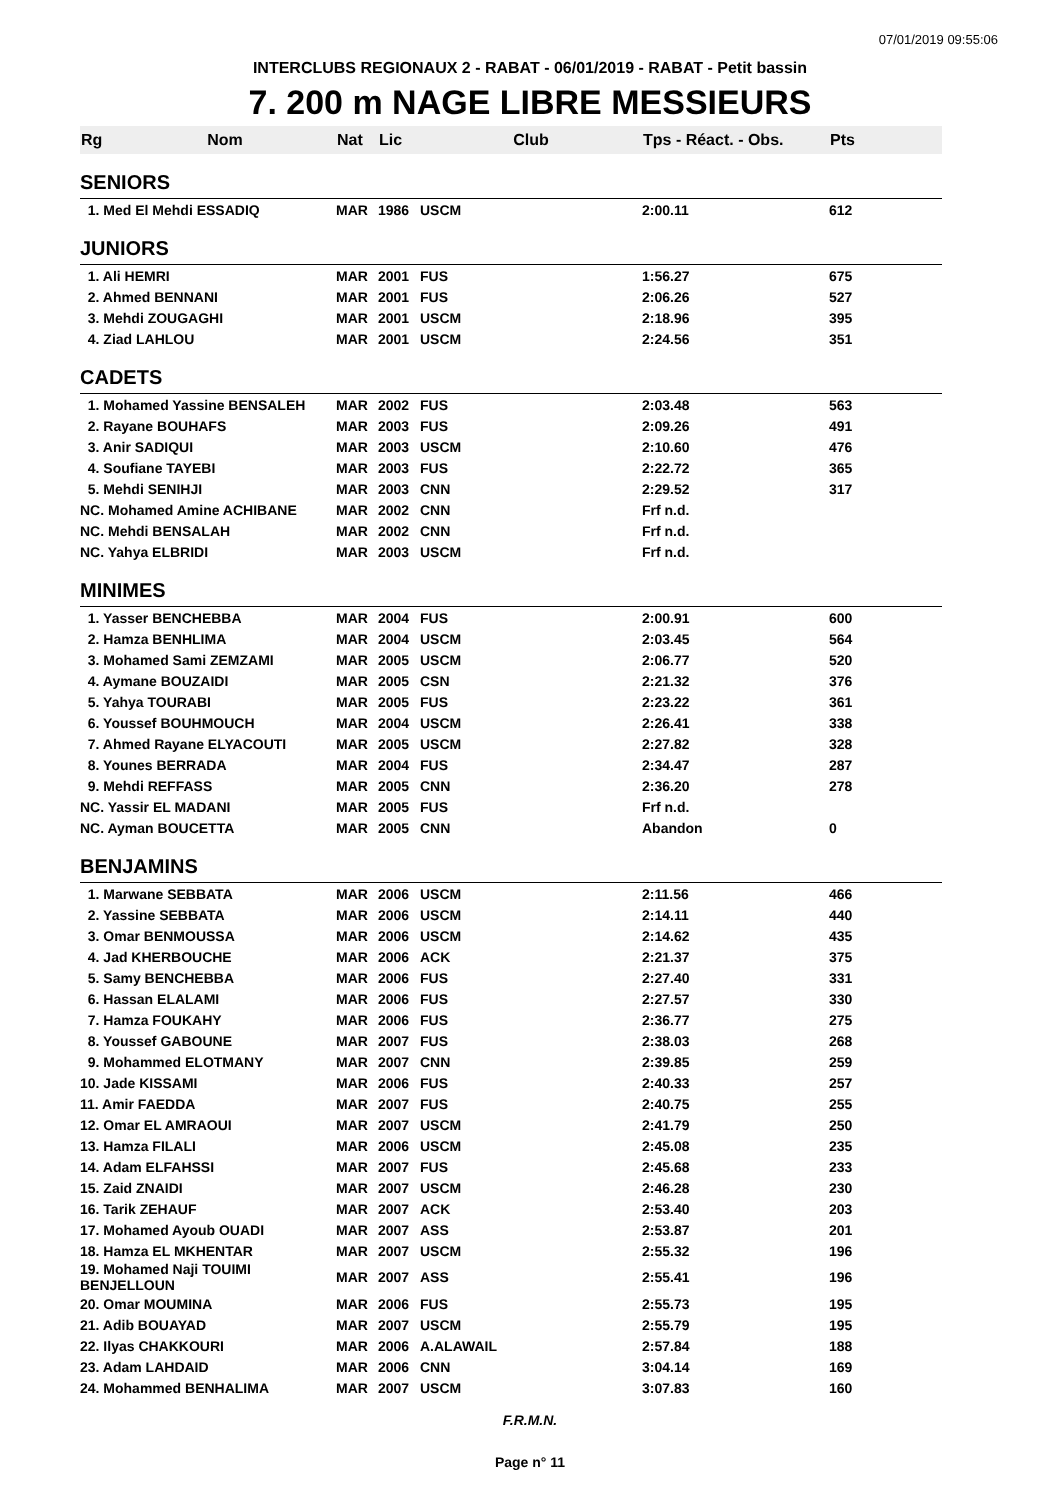07/01/2019 09:55:06
INTERCLUBS REGIONAUX 2 - RABAT - 06/01/2019 - RABAT - Petit bassin
7. 200 m NAGE LIBRE MESSIEURS
| Rg | Nom | Nat | Lic | Club | Tps - Réact. - Obs. | Pts |
| --- | --- | --- | --- | --- | --- | --- |
| SENIORS | | | | | | |
| 1. Med El Mehdi ESSADIQ | | MAR | 1986 | USCM | 2:00.11 | 612 |
| JUNIORS | | | | | | |
| 1. Ali HEMRI | | MAR | 2001 | FUS | 1:56.27 | 675 |
| 2. Ahmed BENNANI | | MAR | 2001 | FUS | 2:06.26 | 527 |
| 3. Mehdi ZOUGAGHI | | MAR | 2001 | USCM | 2:18.96 | 395 |
| 4. Ziad LAHLOU | | MAR | 2001 | USCM | 2:24.56 | 351 |
| CADETS | | | | | | |
| 1. Mohamed Yassine BENSALEH | | MAR | 2002 | FUS | 2:03.48 | 563 |
| 2. Rayane BOUHAFS | | MAR | 2003 | FUS | 2:09.26 | 491 |
| 3. Anir SADIQUI | | MAR | 2003 | USCM | 2:10.60 | 476 |
| 4. Soufiane TAYEBI | | MAR | 2003 | FUS | 2:22.72 | 365 |
| 5. Mehdi SENIHJI | | MAR | 2003 | CNN | 2:29.52 | 317 |
| NC. Mohamed Amine ACHIBANE | | MAR | 2002 | CNN | Frf n.d. | |
| NC. Mehdi BENSALAH | | MAR | 2002 | CNN | Frf n.d. | |
| NC. Yahya ELBRIDI | | MAR | 2003 | USCM | Frf n.d. | |
| MINIMES | | | | | | |
| 1. Yasser BENCHEBBA | | MAR | 2004 | FUS | 2:00.91 | 600 |
| 2. Hamza BENHLIMA | | MAR | 2004 | USCM | 2:03.45 | 564 |
| 3. Mohamed Sami ZEMZAMI | | MAR | 2005 | USCM | 2:06.77 | 520 |
| 4. Aymane BOUZAIDI | | MAR | 2005 | CSN | 2:21.32 | 376 |
| 5. Yahya TOURABI | | MAR | 2005 | FUS | 2:23.22 | 361 |
| 6. Youssef BOUHMOUCH | | MAR | 2004 | USCM | 2:26.41 | 338 |
| 7. Ahmed Rayane ELYACOUTI | | MAR | 2005 | USCM | 2:27.82 | 328 |
| 8. Younes BERRADA | | MAR | 2004 | FUS | 2:34.47 | 287 |
| 9. Mehdi REFFASS | | MAR | 2005 | CNN | 2:36.20 | 278 |
| NC. Yassir EL MADANI | | MAR | 2005 | FUS | Frf n.d. | |
| NC. Ayman BOUCETTA | | MAR | 2005 | CNN | Abandon | 0 |
| BENJAMINS | | | | | | |
| 1. Marwane SEBBATA | | MAR | 2006 | USCM | 2:11.56 | 466 |
| 2. Yassine SEBBATA | | MAR | 2006 | USCM | 2:14.11 | 440 |
| 3. Omar BENMOUSSA | | MAR | 2006 | USCM | 2:14.62 | 435 |
| 4. Jad KHERBOUCHE | | MAR | 2006 | ACK | 2:21.37 | 375 |
| 5. Samy BENCHEBBA | | MAR | 2006 | FUS | 2:27.40 | 331 |
| 6. Hassan ELALAMI | | MAR | 2006 | FUS | 2:27.57 | 330 |
| 7. Hamza FOUKAHY | | MAR | 2006 | FUS | 2:36.77 | 275 |
| 8. Youssef GABOUNE | | MAR | 2007 | FUS | 2:38.03 | 268 |
| 9. Mohammed ELOTMANY | | MAR | 2007 | CNN | 2:39.85 | 259 |
| 10. Jade KISSAMI | | MAR | 2006 | FUS | 2:40.33 | 257 |
| 11. Amir FAEDDA | | MAR | 2007 | FUS | 2:40.75 | 255 |
| 12. Omar EL AMRAOUI | | MAR | 2007 | USCM | 2:41.79 | 250 |
| 13. Hamza FILALI | | MAR | 2006 | USCM | 2:45.08 | 235 |
| 14. Adam ELFAHSSI | | MAR | 2007 | FUS | 2:45.68 | 233 |
| 15. Zaid ZNAIDI | | MAR | 2007 | USCM | 2:46.28 | 230 |
| 16. Tarik ZEHAUF | | MAR | 2007 | ACK | 2:53.40 | 203 |
| 17. Mohamed Ayoub OUADI | | MAR | 2007 | ASS | 2:53.87 | 201 |
| 18. Hamza EL MKHENTAR | | MAR | 2007 | USCM | 2:55.32 | 196 |
| 19. Mohamed Naji TOUIMI BENJELLOUN | | MAR | 2007 | ASS | 2:55.41 | 196 |
| 20. Omar MOUMINA | | MAR | 2006 | FUS | 2:55.73 | 195 |
| 21. Adib BOUAYAD | | MAR | 2007 | USCM | 2:55.79 | 195 |
| 22. Ilyas CHAKKOURI | | MAR | 2006 | A.ALAWAIL | 2:57.84 | 188 |
| 23. Adam LAHDAID | | MAR | 2006 | CNN | 3:04.14 | 169 |
| 24. Mohammed BENHALIMA | | MAR | 2007 | USCM | 3:07.83 | 160 |
F.R.M.N.
Page n° 11